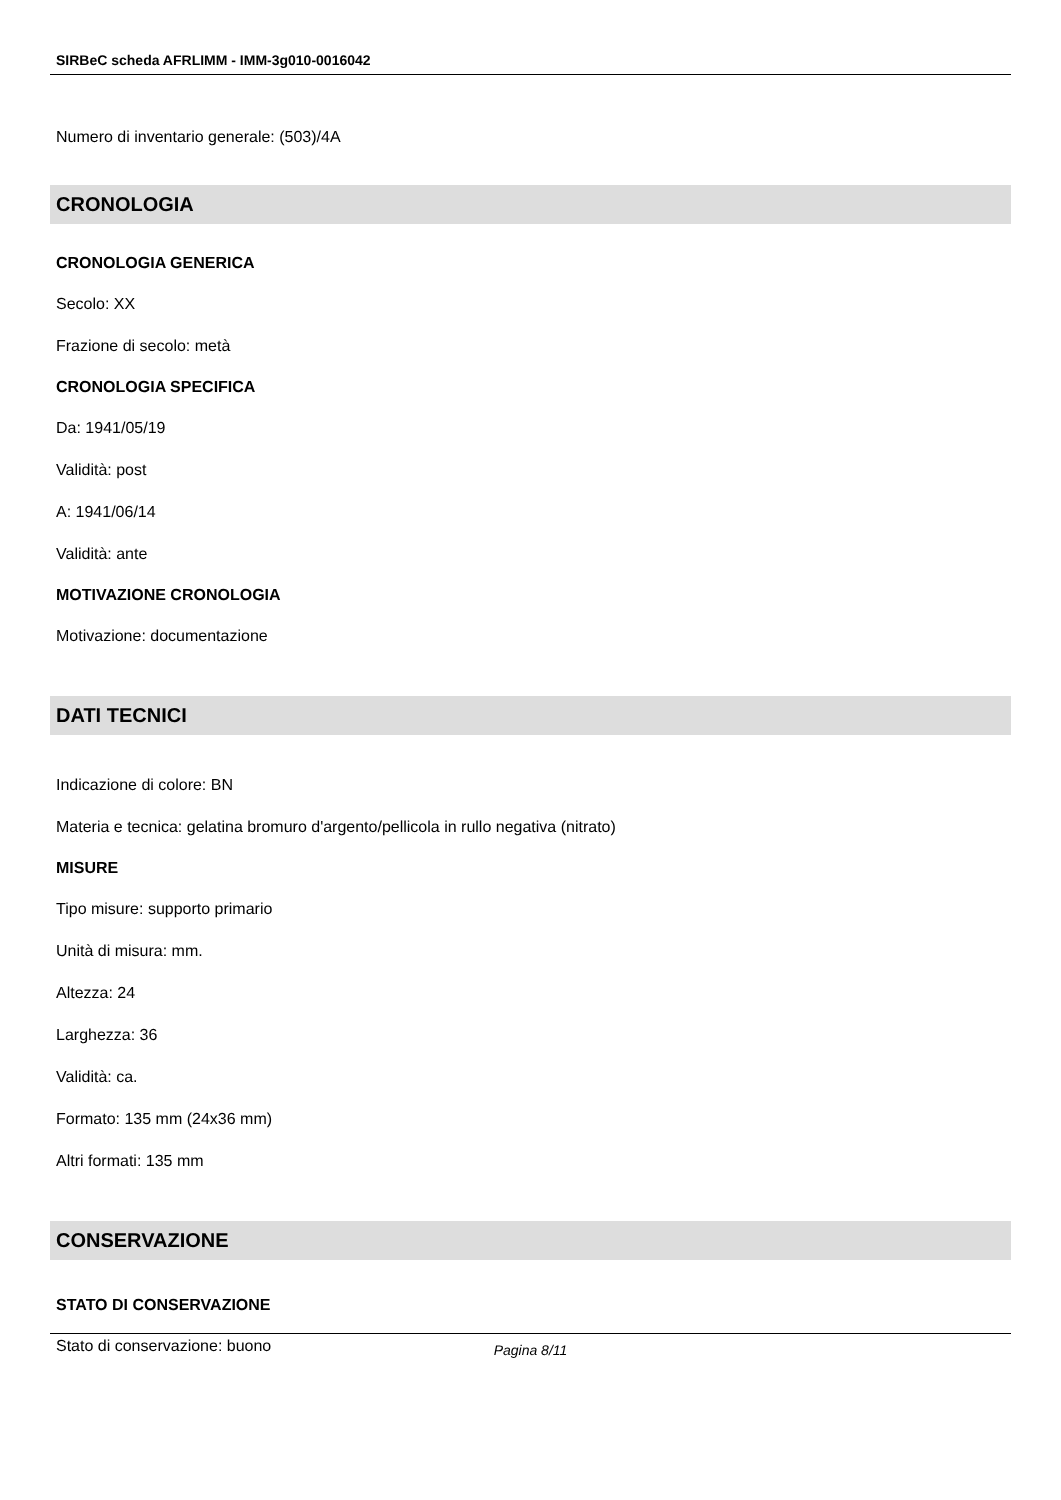SIRBeC scheda AFRLIMM - IMM-3g010-0016042
Numero di inventario generale: (503)/4A
CRONOLOGIA
CRONOLOGIA GENERICA
Secolo: XX
Frazione di secolo: metà
CRONOLOGIA SPECIFICA
Da: 1941/05/19
Validità: post
A: 1941/06/14
Validità: ante
MOTIVAZIONE CRONOLOGIA
Motivazione: documentazione
DATI TECNICI
Indicazione di colore: BN
Materia e tecnica: gelatina bromuro d'argento/pellicola in rullo negativa (nitrato)
MISURE
Tipo misure: supporto primario
Unità di misura: mm.
Altezza: 24
Larghezza: 36
Validità: ca.
Formato: 135 mm (24x36 mm)
Altri formati: 135 mm
CONSERVAZIONE
STATO DI CONSERVAZIONE
Stato di conservazione: buono
Pagina 8/11